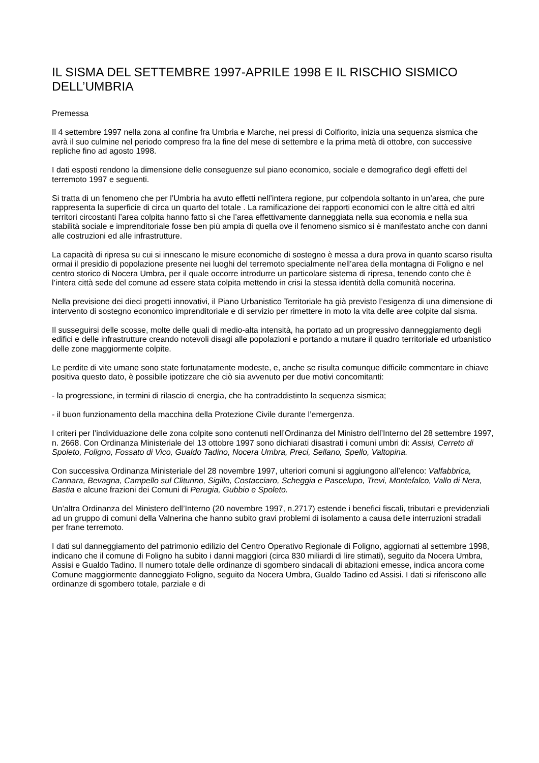IL SISMA DEL SETTEMBRE 1997-APRILE 1998 E IL RISCHIO SISMICO DELL’UMBRIA
Premessa
Il 4 settembre 1997 nella zona al confine fra Umbria e Marche, nei pressi di Colfiorito, inizia una sequenza sismica che avrà il suo culmine nel periodo compreso fra la fine del mese di settembre e la prima metà di ottobre, con successive repliche fino ad agosto 1998.
I dati esposti rendono la dimensione delle conseguenze sul piano economico, sociale e demografico degli effetti del terremoto 1997 e seguenti.
Si tratta di un fenomeno che per l’Umbria ha avuto effetti nell’intera regione, pur colpendola soltanto in un’area, che pure rappresenta la superficie di circa un quarto del totale . La ramificazione dei rapporti economici con le altre città ed altri territori circostanti l’area colpita hanno fatto sì che l’area effettivamente danneggiata nella sua economia e nella sua stabilità sociale e imprenditoriale fosse ben più ampia di quella ove il fenomeno sismico si è manifestato anche con danni alle costruzioni ed alle infrastrutture.
La capacità di ripresa su cui si innescano le misure economiche di sostegno è messa a dura prova in quanto scarso risulta ormai il presidio di popolazione presente nei luoghi del terremoto specialmente nell’area della montagna di Foligno e nel centro storico di Nocera Umbra, per il quale occorre introdurre un particolare sistema di ripresa, tenendo conto che è l’intera città sede del comune ad essere stata colpita mettendo in crisi la stessa identità della comunità nocerina.
Nella previsione dei dieci progetti innovativi, il Piano Urbanistico Territoriale ha già previsto l’esigenza di una dimensione di intervento di sostegno economico imprenditoriale e di servizio per rimettere in moto la vita delle aree colpite dal sisma.
Il susseguirsi delle scosse, molte delle quali di medio-alta intensità, ha portato ad un progressivo danneggiamento degli edifici e delle infrastrutture creando notevoli disagi alle popolazioni e portando a mutare il quadro territoriale ed urbanistico delle zone maggiormente colpite.
Le perdite di vite umane sono state fortunatamente modeste, e, anche se risulta comunque difficile commentare in chiave positiva questo dato, è possibile ipotizzare che ciò sia avvenuto per due motivi concomitanti:
- la progressione, in termini di rilascio di energia, che ha contraddistinto la sequenza sismica;
- il buon funzionamento della macchina della Protezione Civile durante l’emergenza.
I criteri per l’individuazione delle zona colpite sono contenuti nell’Ordinanza del Ministro dell’Interno del 28 settembre 1997, n. 2668. Con Ordinanza Ministeriale del 13 ottobre 1997 sono dichiarati disastrati i comuni umbri di: Assisi, Cerreto di Spoleto, Foligno, Fossato di Vico, Gualdo Tadino, Nocera Umbra, Preci, Sellano, Spello, Valtopina.
Con successiva Ordinanza Ministeriale del 28 novembre 1997, ulteriori comuni si aggiungono all’elenco: Valfabbrica, Cannara, Bevagna, Campello sul Clitunno, Sigillo, Costacciaro, Scheggia e Pascelupo, Trevi, Montefalco, Vallo di Nera, Bastia e alcune frazioni dei Comuni di Perugia, Gubbio e Spoleto.
Un’altra Ordinanza del Ministero dell’Interno (20 novembre 1997, n.2717) estende i benefici fiscali, tributari e previdenziali ad un gruppo di comuni della Valnerina che hanno subito gravi problemi di isolamento a causa delle interruzioni stradali per frane terremoto.
I dati sul danneggiamento del patrimonio edilizio del Centro Operativo Regionale di Foligno, aggiornati al settembre 1998, indicano che il comune di Foligno ha subito i danni maggiori (circa 830 miliardi di lire stimati), seguito da Nocera Umbra, Assisi e Gualdo Tadino. Il numero totale delle ordinanze di sgombero sindacali di abitazioni emesse, indica ancora come Comune maggiormente danneggiato Foligno, seguito da Nocera Umbra, Gualdo Tadino ed Assisi. I dati si riferiscono alle ordinanze di sgombero totale, parziale e di